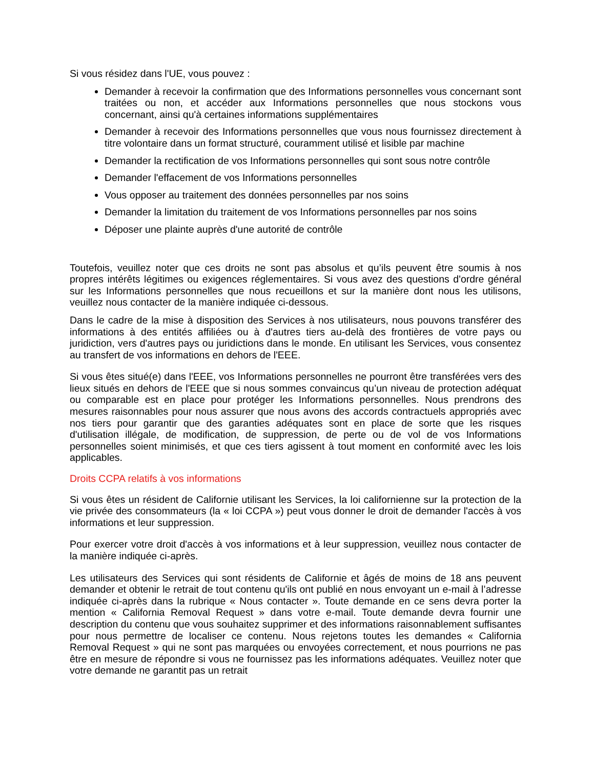Si vous résidez dans l'UE, vous pouvez :
Demander à recevoir la confirmation que des Informations personnelles vous concernant sont traitées ou non, et accéder aux Informations personnelles que nous stockons vous concernant, ainsi qu'à certaines informations supplémentaires
Demander à recevoir des Informations personnelles que vous nous fournissez directement à titre volontaire dans un format structuré, couramment utilisé et lisible par machine
Demander la rectification de vos Informations personnelles qui sont sous notre contrôle
Demander l'effacement de vos Informations personnelles
Vous opposer au traitement des données personnelles par nos soins
Demander la limitation du traitement de vos Informations personnelles par nos soins
Déposer une plainte auprès d'une autorité de contrôle
Toutefois, veuillez noter que ces droits ne sont pas absolus et qu’ils peuvent être soumis à nos propres intérêts légitimes ou exigences réglementaires. Si vous avez des questions d'ordre général sur les Informations personnelles que nous recueillons et sur la manière dont nous les utilisons, veuillez nous contacter de la manière indiquée ci-dessous.
Dans le cadre de la mise à disposition des Services à nos utilisateurs, nous pouvons transférer des informations à des entités affiliées ou à d'autres tiers au-delà des frontières de votre pays ou juridiction, vers d'autres pays ou juridictions dans le monde. En utilisant les Services, vous consentez au transfert de vos informations en dehors de l'EEE.
Si vous êtes situé(e) dans l'EEE, vos Informations personnelles ne pourront être transférées vers des lieux situés en dehors de l'EEE que si nous sommes convaincus qu’un niveau de protection adéquat ou comparable est en place pour protéger les Informations personnelles. Nous prendrons des mesures raisonnables pour nous assurer que nous avons des accords contractuels appropriés avec nos tiers pour garantir que des garanties adéquates sont en place de sorte que les risques d'utilisation illégale, de modification, de suppression, de perte ou de vol de vos Informations personnelles soient minimisés, et que ces tiers agissent à tout moment en conformité avec les lois applicables.
Droits CCPA relatifs à vos informations
Si vous êtes un résident de Californie utilisant les Services, la loi californienne sur la protection de la vie privée des consommateurs (la « loi CCPA ») peut vous donner le droit de demander l'accès à vos informations et leur suppression.
Pour exercer votre droit d'accès à vos informations et à leur suppression, veuillez nous contacter de la manière indiquée ci-après.
Les utilisateurs des Services qui sont résidents de Californie et âgés de moins de 18 ans peuvent demander et obtenir le retrait de tout contenu qu'ils ont publié en nous envoyant un e-mail à l’adresse indiquée ci-après dans la rubrique « Nous contacter ». Toute demande en ce sens devra porter la mention « California Removal Request » dans votre e-mail. Toute demande devra fournir une description du contenu que vous souhaitez supprimer et des informations raisonnablement suffisantes pour nous permettre de localiser ce contenu. Nous rejetons toutes les demandes « California Removal Request » qui ne sont pas marquées ou envoyées correctement, et nous pourrions ne pas être en mesure de répondre si vous ne fournissez pas les informations adéquates. Veuillez noter que votre demande ne garantit pas un retrait